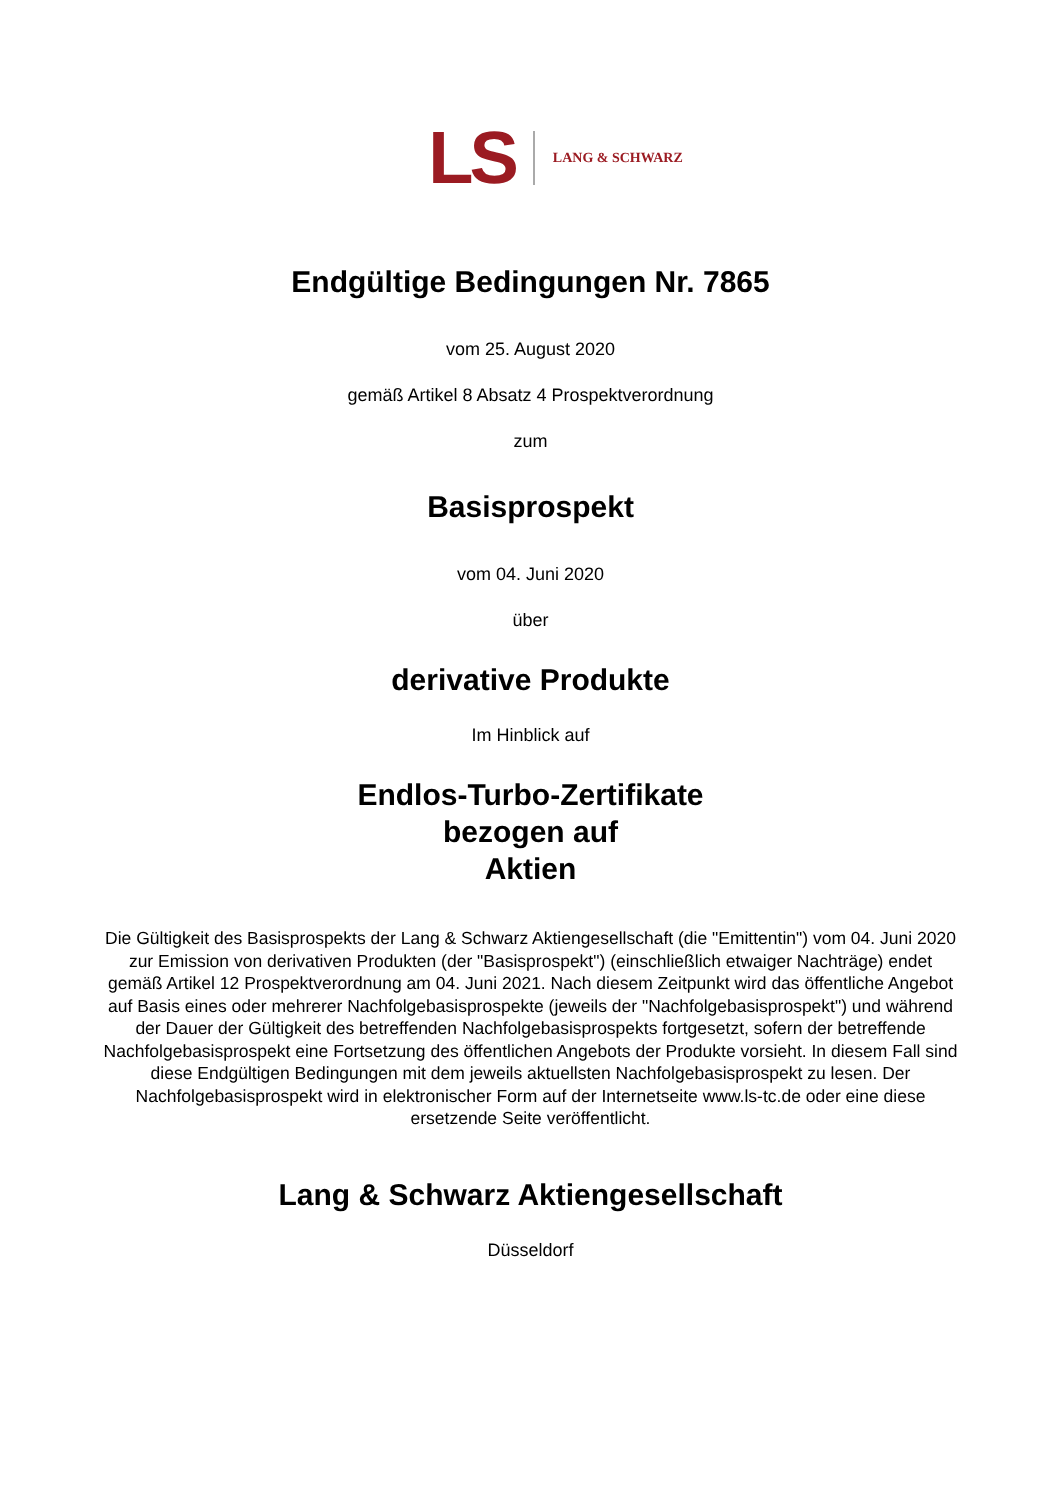LS LANG & SCHWARZ
Endgültige Bedingungen Nr. 7865
vom 25. August 2020
gemäß Artikel 8 Absatz 4 Prospektverordnung
zum
Basisprospekt
vom 04. Juni 2020
über
derivative Produkte
Im Hinblick auf
Endlos-Turbo-Zertifikate
bezogen auf
Aktien
Die Gültigkeit des Basisprospekts der Lang & Schwarz Aktiengesellschaft (die "Emittentin") vom 04. Juni 2020 zur Emission von derivativen Produkten (der "Basisprospekt") (einschließlich etwaiger Nachträge) endet gemäß Artikel 12 Prospektverordnung am 04. Juni 2021. Nach diesem Zeitpunkt wird das öffentliche Angebot auf Basis eines oder mehrerer Nachfolgebasisprospekte (jeweils der "Nachfolgebasisprospekt") und während der Dauer der Gültigkeit des betreffenden Nachfolgebasisprospekts fortgesetzt, sofern der betreffende Nachfolgebasisprospekt eine Fortsetzung des öffentlichen Angebots der Produkte vorsieht. In diesem Fall sind diese Endgültigen Bedingungen mit dem jeweils aktuellsten Nachfolgebasisprospekt zu lesen. Der Nachfolgebasisprospekt wird in elektronischer Form auf der Internetseite www.ls-tc.de oder eine diese ersetzende Seite veröffentlicht.
Lang & Schwarz Aktiengesellschaft
Düsseldorf